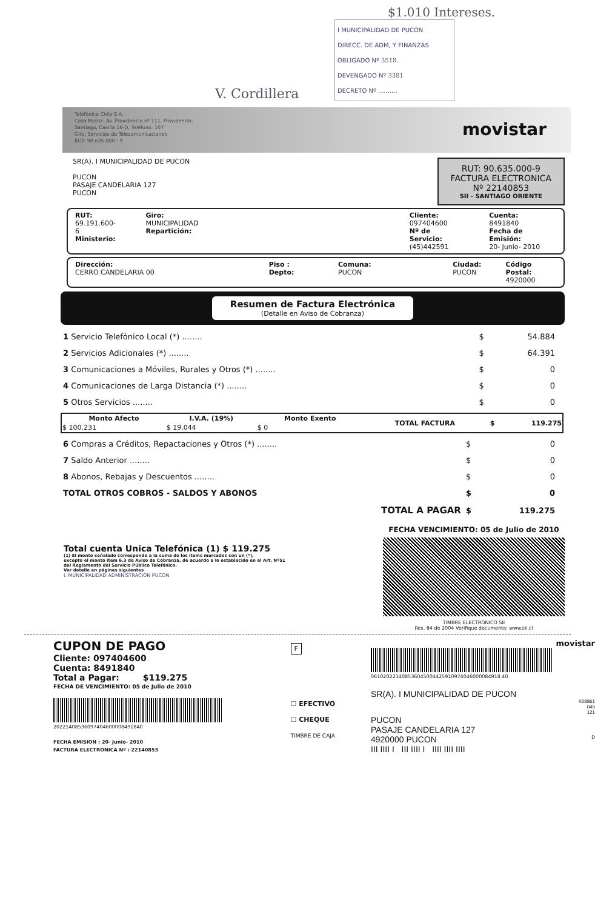$1.010 Intereses.
V. Cordillera
I MUNICIPALIDAD DE PUCON
DIRECC. DE ADM, Y FINANZAS
OBLIGADO Nº 3518.
DEVENGADO Nº 3381
DECRETO Nº ..........
Telefónica Chile S.A.
Casa Matriz: Av. Providencia nº 111, Providencia,
Santiago, Casilla 16-D, Teléfono: 107
Giro: Servicios de Telecomunicaciones
RUT: 90.635.000 - 9
movistar
SR(A). I MUNICIPALIDAD DE PUCON
PUCON
PASAJE CANDELARIA 127
PUCON
RUT: 90.635.000-9
FACTURA ELECTRONICA
Nº 22140853
SII - SANTIAGO ORIENTE
RUT:
69.191.600- 6
Ministerio:
Giro:
MUNICIPALIDAD
Repartición:
Cliente:
097404600
Nº de Servicio:
(45)442591
Cuenta:
8491840
Fecha de Emisión:
20- Junio- 2010
Dirección:
CERRO CANDELARIA 00
Piso : Depto: Comuna:
PUCON
Ciudad:
PUCON
Código Postal:
4920000
Resumen de Factura Electrónica
(Detalle en Aviso de Cobranza)
| 1 Servicio Telefónico Local (*) ........ | $ | 54.884 |
| 2 Servicios Adicionales (*) ........ | $ | 64.391 |
| 3 Comunicaciones a Móviles, Rurales y Otros (*) ........ | $ | 0 |
| 4 Comunicaciones de Larga Distancia (*) ........ | $ | 0 |
| 5 Otros Servicios ........ | $ | 0 |
| Monto Afecto | I.V.A. (19%) | Monto Exento | TOTAL FACTURA | $ | 119.275 |
| --- | --- | --- | --- | --- | --- |
| $ 100.231 | $ 19.044 | $ 0 | | | |
| 6 Compras a Créditos, Repactaciones y Otros (*) ........ | $ | 0 |
| 7 Saldo Anterior ........ | $ | 0 |
| 8 Abonos, Rebajas y Descuentos ........ | $ | 0 |
| TOTAL OTROS COBROS - SALDOS Y ABONOS | $ | 0 |
| TOTAL A PAGAR | $ | 119.275 |
Total cuenta Unica Telefónica (1) $ 119.275
(1) El monto señalado corresponde a la suma de los ítems marcados con un (*),
excepto el monto ítem 6.3 de Aviso de Cobranza, de acuerdo a lo establecido en el Art. Nº51
del Reglamento del Servicio Público Telefónico.
Ver detalle en páginas siguientes
I. MUNICIPALIDAD ADMINISTRACION PUCON
FECHA VENCIMIENTO: 05 de Julio de 2010
TIMBRE ELECTRONICO SII
Res. 84 de 2004 Verifique documento: www.sii.cl
CUPON DE PAGO
Cliente: 097404600
Cuenta: 8491840
Total a Pagar: $119.275
FECHA DE VENCIMIENTO: 05 de Julio de 2010
20221408536097404600008491840
FECHA EMISION : 20- Junio- 2010
FACTURA ELECTRONICA Nº : 22140853
F
☐ EFECTIVO
☐ CHEQUE
TIMBRE DE CAJA
movistar
061020221408536045004425910974046000084918 40
SR(A). I MUNICIPALIDAD DE PUCON
028861
045
121
PUCON
PASAJE CANDELARIA 127
4920000 PUCON D
III IIII I III IIII I IIII IIII IIII